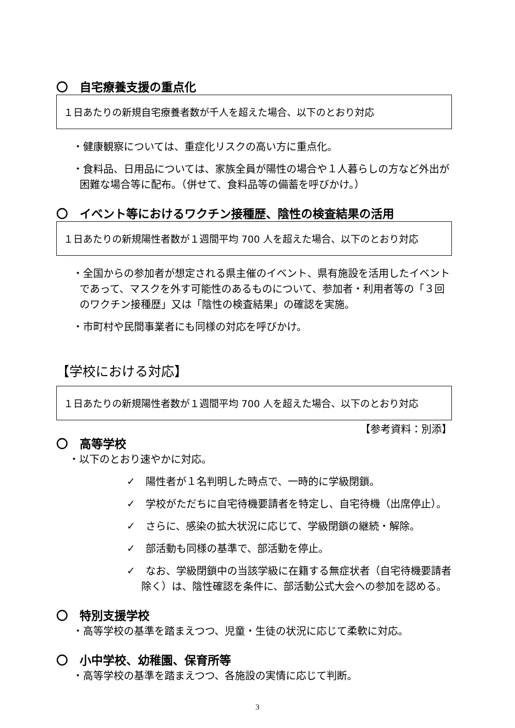〇　自宅療養支援の重点化
１日あたりの新規自宅療養者数が千人を超えた場合、以下のとおり対応
・健康観察については、重症化リスクの高い方に重点化。
・食料品、日用品については、家族全員が陽性の場合や１人暮らしの方など外出が困難な場合等に配布。（併せて、食料品等の備蓄を呼びかけ。）
〇　イベント等におけるワクチン接種歴、陰性の検査結果の活用
１日あたりの新規陽性者数が１週間平均 700 人を超えた場合、以下のとおり対応
・全国からの参加者が想定される県主催のイベント、県有施設を活用したイベントであって、マスクを外す可能性のあるものについて、参加者・利用者等の「３回のワクチン接種歴」又は「陰性の検査結果」の確認を実施。
・市町村や民間事業者にも同様の対応を呼びかけ。
【学校における対応】
１日あたりの新規陽性者数が１週間平均 700 人を超えた場合、以下のとおり対応
【参考資料：別添】
〇　高等学校
・以下のとおり速やかに対応。
✓　陽性者が１名判明した時点で、一時的に学級閉鎖。
✓　学校がただちに自宅待機要請者を特定し、自宅待機（出席停止）。
✓　さらに、感染の拡大状況に応じて、学級閉鎖の継続・解除。
✓　部活動も同様の基準で、部活動を停止。
✓　なお、学級閉鎖中の当該学級に在籍する無症状者（自宅待機要請者除く）は、陰性確認を条件に、部活動公式大会への参加を認める。
〇　特別支援学校
・高等学校の基準を踏まえつつ、児童・生徒の状況に応じて柔軟に対応。
〇　小中学校、幼稚園、保育所等
・高等学校の基準を踏まえつつ、各施設の実情に応じて判断。
3